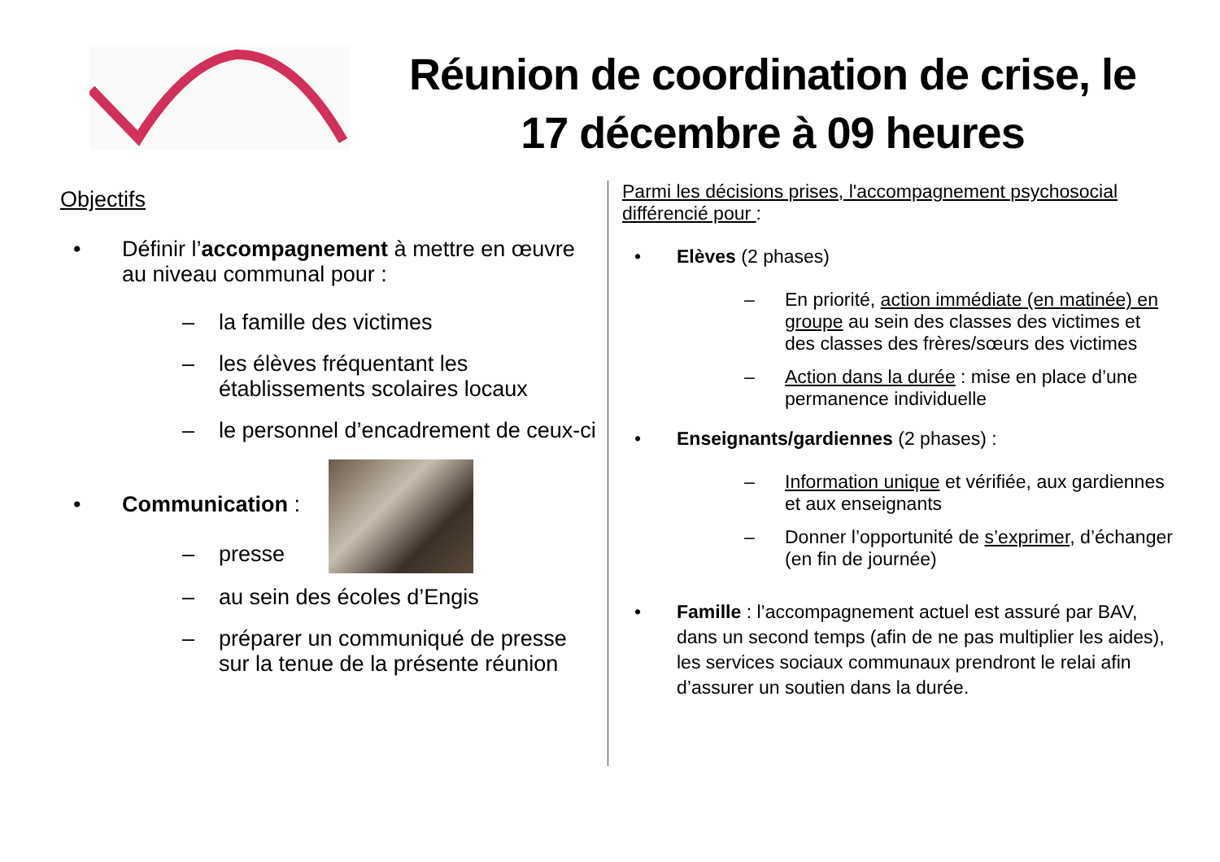Réunion de coordination de crise, le 17 décembre à 09 heures
Objectifs
• Définir l’accompagnement à mettre en œuvre au niveau communal pour :
– la famille des victimes
– les élèves fréquentant les établissements scolaires locaux
– le personnel d’encadrement de ceux-ci
• Communication :
– presse
– au sein des écoles d’Engis
– préparer un communiqué de presse sur la tenue de la présente réunion
Parmi les décisions prises, l'accompagnement psychosocial différencié pour :
• Elèves (2 phases)
– En priorité, action immédiate (en matinée) en groupe au sein des classes des victimes et des classes des frères/sœurs des victimes
– Action dans la durée : mise en place d’une permanence individuelle
• Enseignants/gardiennes (2 phases) :
– Information unique et vérifiée, aux gardiennes et aux enseignants
– Donner l’opportunité de s’exprimer, d’échanger (en fin de journée)
• Famille : l’accompagnement actuel est assuré par BAV, dans un second temps (afin de ne pas multiplier les aides), les services sociaux communaux prendront le relai afin d’assurer un soutien dans la durée.